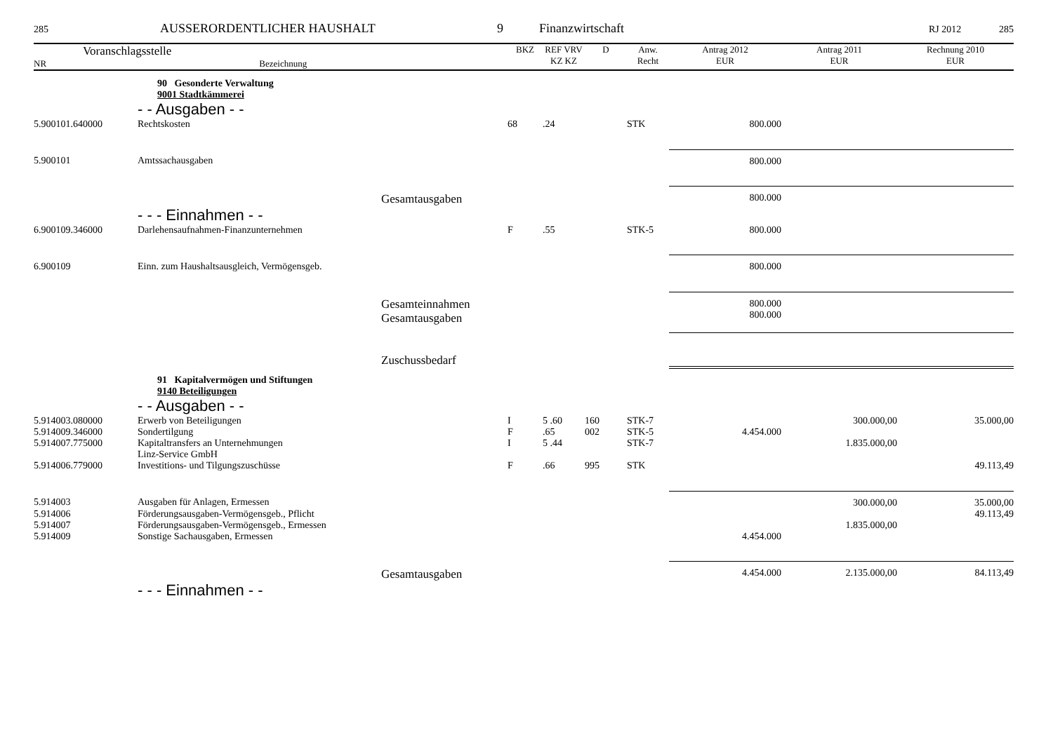285 AUSSERORDENTLICHER HAUSHALT 9 Finanzwirtschaft RJ 2012 285
| Voranschlagsstelle NR Bezeichnung | | | BKZ | REF VRV KZ KZ | D | Anw. Recht | Antrag 2012 EUR | Antrag 2011 EUR | Rechnung 2010 EUR |
| --- | --- | --- | --- | --- | --- | --- | --- | --- | --- |
| | 90 Gesonderte Verwaltung 9001 Stadtkämmerei | | | | | | | | |
| | - - Ausgaben - - | | | | | | | | |
| 5.900101.640000 | Rechtskosten | | 68 | .24 | | STK | 800.000 | | |
| 5.900101 | Amtssachausgaben | | | | | | 800.000 | | |
| | | Gesamtausgaben | | | | | 800.000 | | |
| | - - - Einnahmen - - | | | | | | | | |
| 6.900109.346000 | Darlehensaufnahmen-Finanzunternehmen | | F | .55 | | STK-5 | 800.000 | | |
| 6.900109 | Einn. zum Haushaltsausgleich, Vermögensgeb. | | | | | | 800.000 | | |
| | | Gesamteinnahmen Gesamtausgaben | | | | | 800.000 800.000 | | |
| | | Zuschussbedarf | | | | | | | |
| | 91 Kapitalvermögen und Stiftungen 9140 Beteiligungen | | | | | | | | |
| | - - Ausgaben - - | | | | | | | | |
| 5.914003.080000 | Erwerb von Beteiligungen | | I | 5 .60 | 160 | STK-7 | | 300.000,00 | 35.000,00 |
| 5.914009.346000 | Sondertilgung | | F | .65 | 002 | STK-5 | 4.454.000 | | |
| 5.914007.775000 | Kapitaltransfers an Unternehmungen Linz-Service GmbH | | I | 5 .44 | | STK-7 | | 1.835.000,00 | |
| 5.914006.779000 | Investitions- und Tilgungszuschüsse | | F | .66 | 995 | STK | | | 49.113,49 |
| 5.914003 | Ausgaben für Anlagen, Ermessen | | | | | | | 300.000,00 | 35.000,00 |
| 5.914006 | Förderungsausgaben-Vermögensgeb., Pflicht | | | | | | | | 49.113,49 |
| 5.914007 | Förderungsausgaben-Vermögensgeb., Ermessen | | | | | | | 1.835.000,00 | |
| 5.914009 | Sonstige Sachausgaben, Ermessen | | | | | | 4.454.000 | | |
| | | Gesamtausgaben | | | | | 4.454.000 | 2.135.000,00 | 84.113,49 |
| | - - - Einnahmen - - | | | | | | | | |